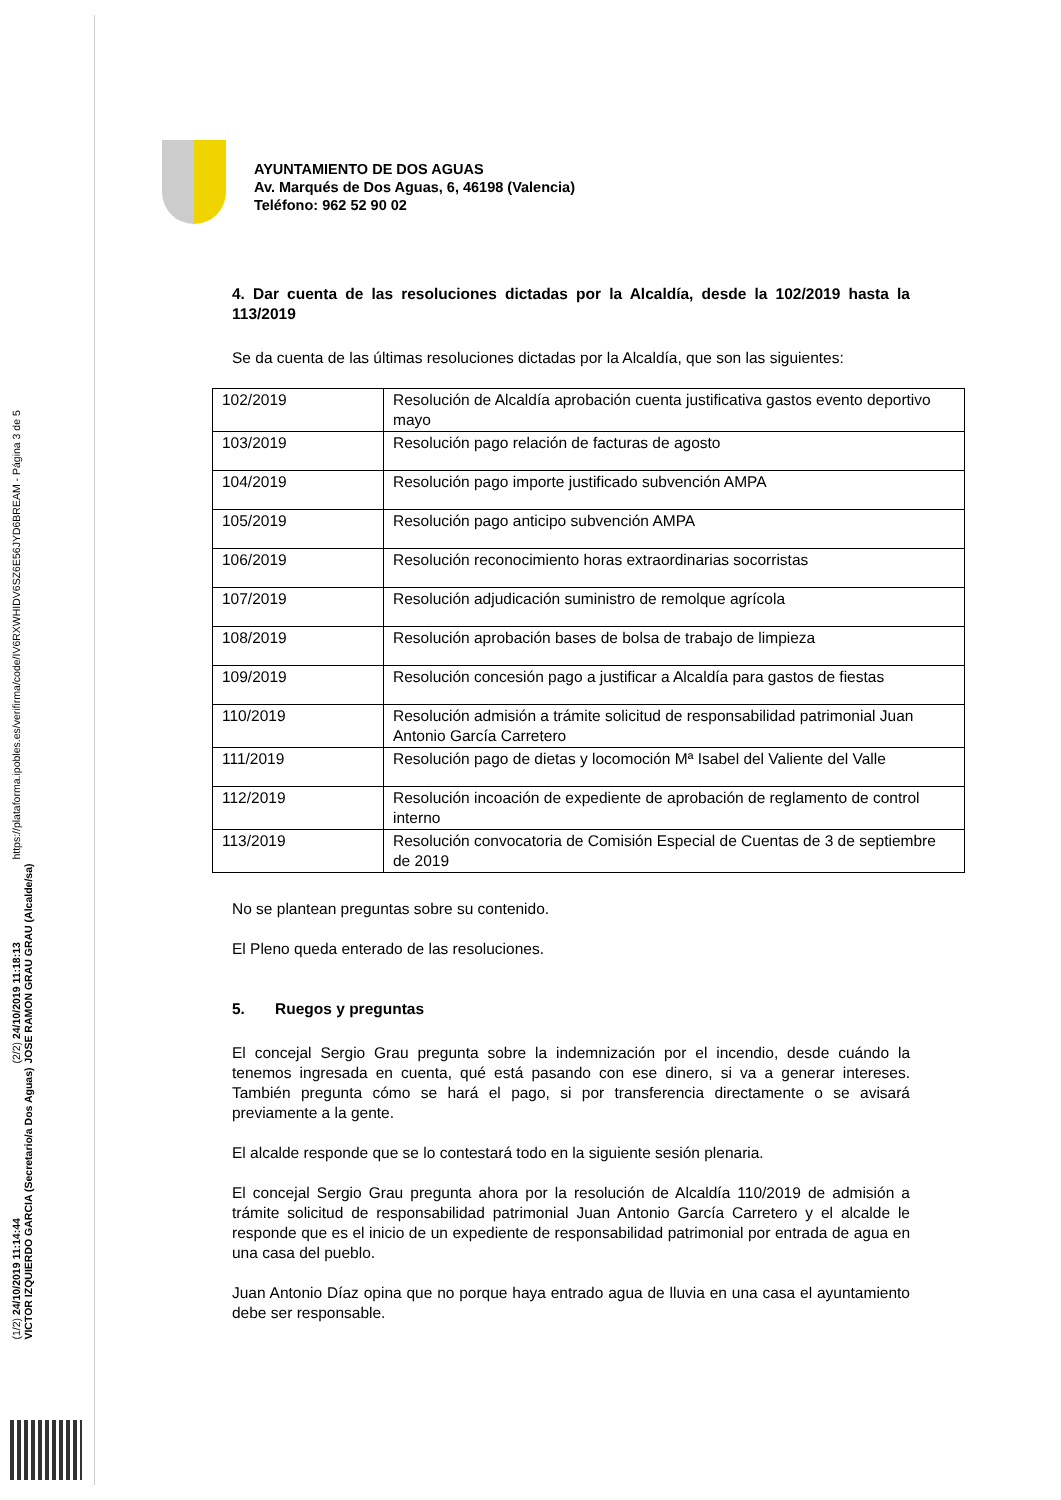(1/2) 24/10/2019 11:14:44
VICTOR IZQUIERDO GARCIA (Secretario/a Dos Aguas)
(2/2) 24/10/2019 11:18:13
JOSE RAMON GRAU GRAU (Alcalde/sa)
https://plataforma.ipobles.es/verifirma/code/IV6RXWHIDV6SZ6E56JYD6BREAM - Página 3 de 5
AYUNTAMIENTO DE DOS AGUAS
Av. Marqués de Dos Aguas, 6, 46198 (Valencia)
Teléfono: 962 52 90 02
4. Dar cuenta de las resoluciones dictadas por la Alcaldía, desde la 102/2019 hasta la 113/2019
Se da cuenta de las últimas resoluciones dictadas por la Alcaldía, que son las siguientes:
| 102/2019 | Resolución de Alcaldía aprobación cuenta justificativa gastos evento deportivo mayo |
| 103/2019 | Resolución pago relación de facturas de agosto |
| 104/2019 | Resolución pago importe justificado subvención AMPA |
| 105/2019 | Resolución pago anticipo subvención AMPA |
| 106/2019 | Resolución reconocimiento horas extraordinarias socorristas |
| 107/2019 | Resolución adjudicación suministro de remolque agrícola |
| 108/2019 | Resolución aprobación bases de bolsa de trabajo de limpieza |
| 109/2019 | Resolución concesión pago a justificar a Alcaldía para gastos de fiestas |
| 110/2019 | Resolución admisión a trámite solicitud de responsabilidad patrimonial Juan Antonio García Carretero |
| 111/2019 | Resolución pago de dietas y locomoción Mª Isabel del Valiente del Valle |
| 112/2019 | Resolución incoación de expediente de aprobación de reglamento de control interno |
| 113/2019 | Resolución convocatoria de Comisión Especial de Cuentas de 3 de septiembre de 2019 |
No se plantean preguntas sobre su contenido.
El Pleno queda enterado de las resoluciones.
5. Ruegos y preguntas
El concejal Sergio Grau pregunta sobre la indemnización por el incendio, desde cuándo la tenemos ingresada en cuenta, qué está pasando con ese dinero, si va a generar intereses. También pregunta cómo se hará el pago, si por transferencia directamente o se avisará previamente a la gente.
El alcalde responde que se lo contestará todo en la siguiente sesión plenaria.
El concejal Sergio Grau pregunta ahora por la resolución de Alcaldía 110/2019 de admisión a trámite solicitud de responsabilidad patrimonial Juan Antonio García Carretero y el alcalde le responde que es el inicio de un expediente de responsabilidad patrimonial por entrada de agua en una casa del pueblo.
Juan Antonio Díaz opina que no porque haya entrado agua de lluvia en una casa el ayuntamiento debe ser responsable.